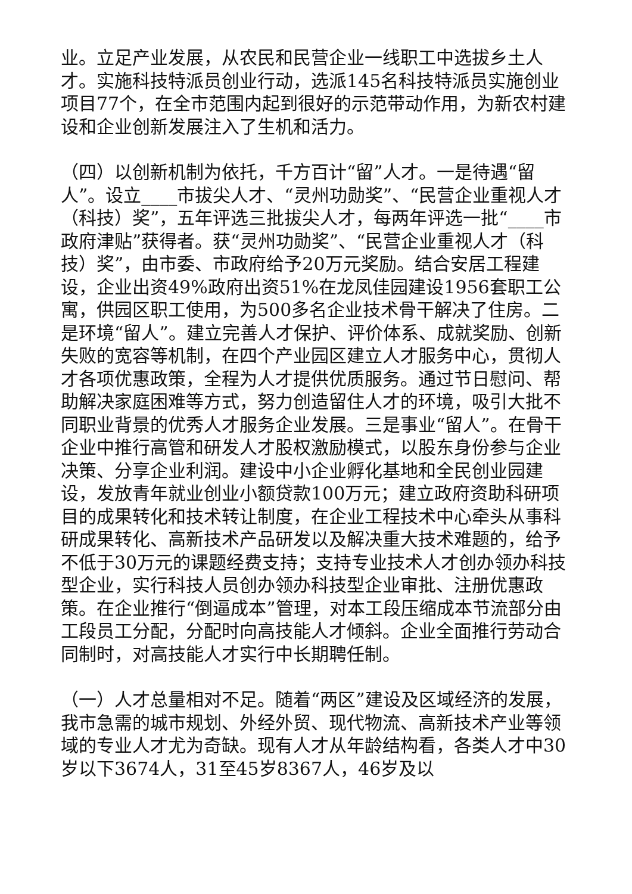业。立足产业发展，从农民和民营企业一线职工中选拔乡土人才。实施科技特派员创业行动，选派145名科技特派员实施创业项目77个，在全市范围内起到很好的示范带动作用，为新农村建设和企业创新发展注入了生机和活力。
（四）以创新机制为依托，千方百计“留”人才。一是待遇“留人”。设立____市拔尖人才、“灵州功勋奖”、“民营企业重视人才（科技）奖”，五年评选三批拔尖人才，每两年评选一批“____市政府津贴”获得者。获“灵州功勋奖”、“民营企业重视人才（科技）奖”，由市委、市政府给予20万元奖励。结合安居工程建设，企业出资49%政府出资51%在龙凤佳园建设1956套职工公寓，供园区职工使用，为500多名企业技术骨干解决了住房。二是环境“留人”。建立完善人才保护、评价体系、成就奖励、创新失败的宽容等机制，在四个产业园区建立人才服务中心，贯彻人才各项优惠政策，全程为人才提供优质服务。通过节日慰问、帮助解决家庭困难等方式，努力创造留住人才的环境，吸引大批不同职业背景的优秀人才服务企业发展。三是事业“留人”。在骨干企业中推行高管和研发人才股权激励模式，以股东身份参与企业决策、分享企业利润。建设中小企业孵化基地和全民创业园建设，发放青年就业创业小额贷款100万元；建立政府资助科研项目的成果转化和技术转让制度，在企业工程技术中心牵头从事科研成果转化、高新技术产品研发以及解决重大技术难题的，给予不低于30万元的课题经费支持；支持专业技术人才创办领办科技型企业，实行科技人员创办领办科技型企业审批、注册优惠政策。在企业推行“倒逼成本”管理，对本工段压缩成本节流部分由工段员工分配，分配时向高技能人才倾斜。企业全面推行劳动合同制时，对高技能人才实行中长期聘任制。
（一）人才总量相对不足。随着“两区”建设及区域经济的发展，我市急需的城市规划、外经外贸、现代物流、高新技术产业等领域的专业人才尤为奇缺。现有人才从年龄结构看，各类人才中30岁以下3674人，31至45岁8367人，46岁及以